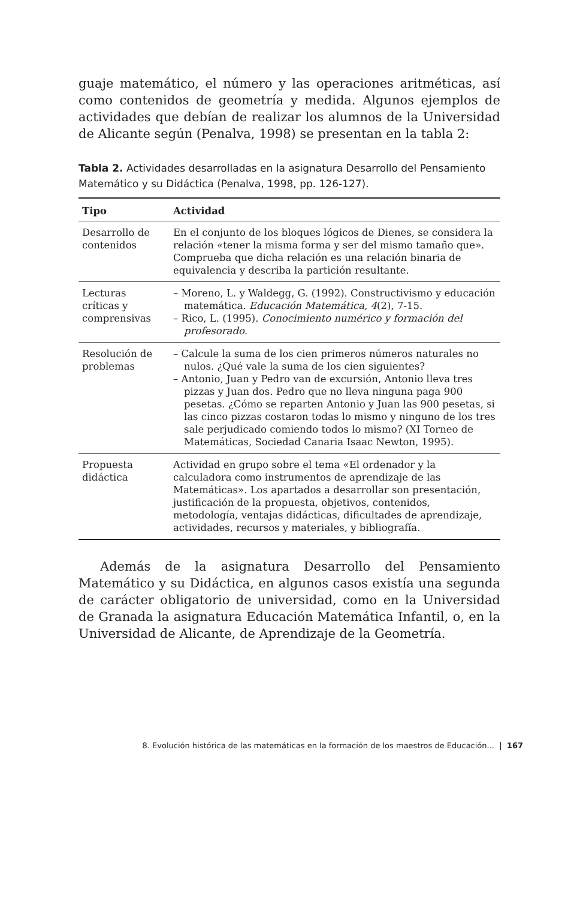guaje matemático, el número y las operaciones aritméticas, así como contenidos de geometría y medida. Algunos ejemplos de actividades que debían de realizar los alumnos de la Universidad de Alicante según (Penalva, 1998) se presentan en la tabla 2:
Tabla 2. Actividades desarrolladas en la asignatura Desarrollo del Pensamiento Matemático y su Didáctica (Penalva, 1998, pp. 126-127).
| Tipo | Actividad |
| --- | --- |
| Desarrollo de contenidos | En el conjunto de los bloques lógicos de Dienes, se considera la relación «tener la misma forma y ser del mismo tamaño que». Comprueba que dicha relación es una relación binaria de equivalencia y describa la partición resultante. |
| Lecturas críticas y comprensivas | – Moreno, L. y Waldegg, G. (1992). Constructivismo y educación matemática. Educación Matemática, 4 (2), 7-15. – Rico, L. (1995). Conocimiento numérico y formación del profesorado . |
| Resolución de problemas | – Calcule la suma de los cien primeros números naturales no nulos. ¿Qué vale la suma de los cien siguientes? – Antonio, Juan y Pedro van de excursión, Antonio lleva tres pizzas y Juan dos. Pedro que no lleva ninguna paga 900 pesetas. ¿Cómo se reparten Antonio y Juan las 900 pesetas, si las cinco pizzas costaron todas lo mismo y ninguno de los tres sale perjudicado comiendo todos lo mismo? (XI Torneo de Matemáticas, Sociedad Canaria Isaac Newton, 1995). |
| Propuesta didáctica | Actividad en grupo sobre el tema «El ordenador y la calculadora como instrumentos de aprendizaje de las Matemáticas». Los apartados a desarrollar son presentación, justificación de la propuesta, objetivos, contenidos, metodología, ventajas didácticas, dificultades de aprendizaje, actividades, recursos y materiales, y bibliografía. |
Además de la asignatura Desarrollo del Pensamiento Matemático y su Didáctica, en algunos casos existía una segunda de carácter obligatorio de universidad, como en la Universidad de Granada la asignatura Educación Matemática Infantil, o, en la Universidad de Alicante, de Aprendizaje de la Geometría.
8. Evolución histórica de las matemáticas en la formación de los maestros de Educación... | 167